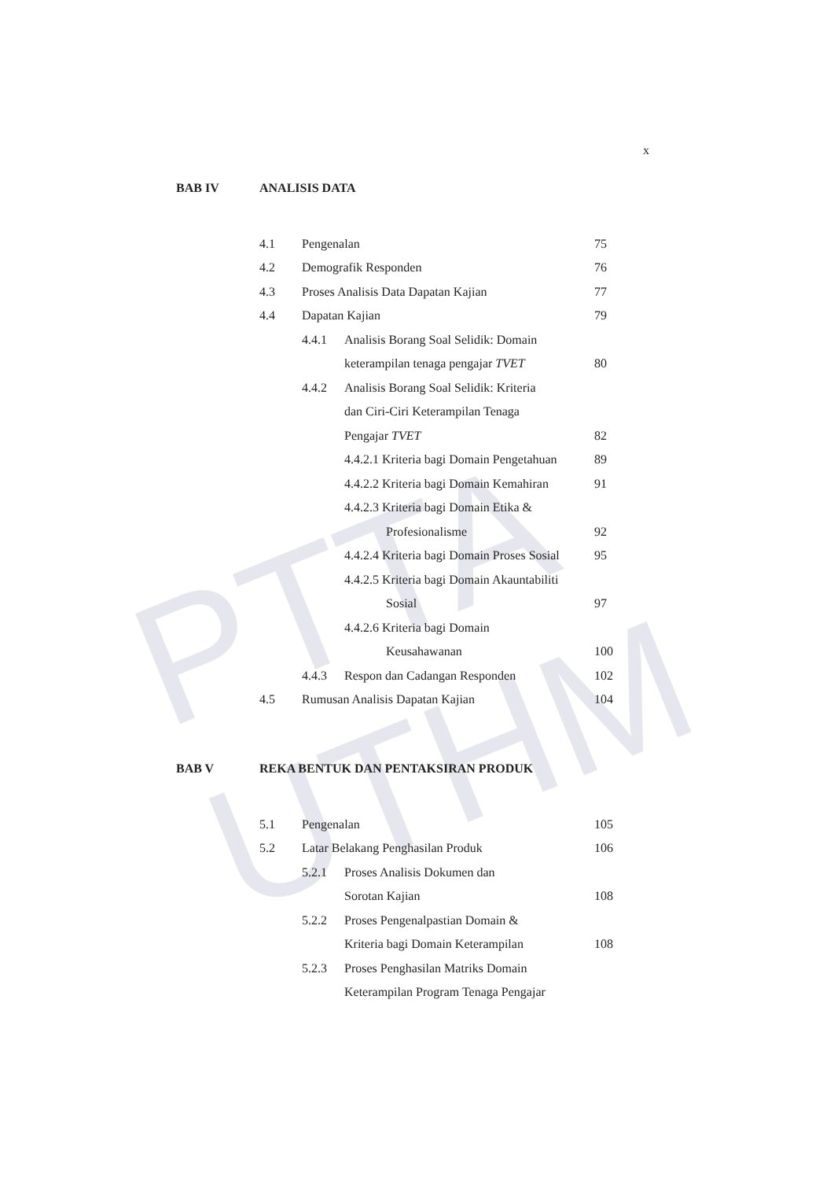PTTA UTHM
x
BAB IV ANALISIS DATA
4.1 Pengenalan 75
4.2 Demografik Responden 76
4.3 Proses Analisis Data Dapatan Kajian 77
4.4 Dapatan Kajian 79
4.4.1 Analisis Borang Soal Selidik: Domain
keterampilan tenaga pengajar TVET 80
4.4.2 Analisis Borang Soal Selidik: Kriteria
dan Ciri-Ciri Keterampilan Tenaga
Pengajar TVET 82
4.4.2.1 Kriteria bagi Domain Pengetahuan 89
4.4.2.2 Kriteria bagi Domain Kemahiran 91
4.4.2.3 Kriteria bagi Domain Etika &
Profesionalisme 92
4.4.2.4 Kriteria bagi Domain Proses Sosial 95
4.4.2.5 Kriteria bagi Domain Akauntabiliti
Sosial 97
4.4.2.6 Kriteria bagi Domain
Keusahawanan 100
4.4.3 Respon dan Cadangan Responden 102
4.5 Rumusan Analisis Dapatan Kajian 104
BAB V REKA BENTUK DAN PENTAKSIRAN PRODUK
5.1 Pengenalan 105
5.2 Latar Belakang Penghasilan Produk 106
5.2.1 Proses Analisis Dokumen dan
Sorotan Kajian 108
5.2.2 Proses Pengenalpastian Domain &
Kriteria bagi Domain Keterampilan 108
5.2.3 Proses Penghasilan Matriks Domain
Keterampilan Program Tenaga Pengajar